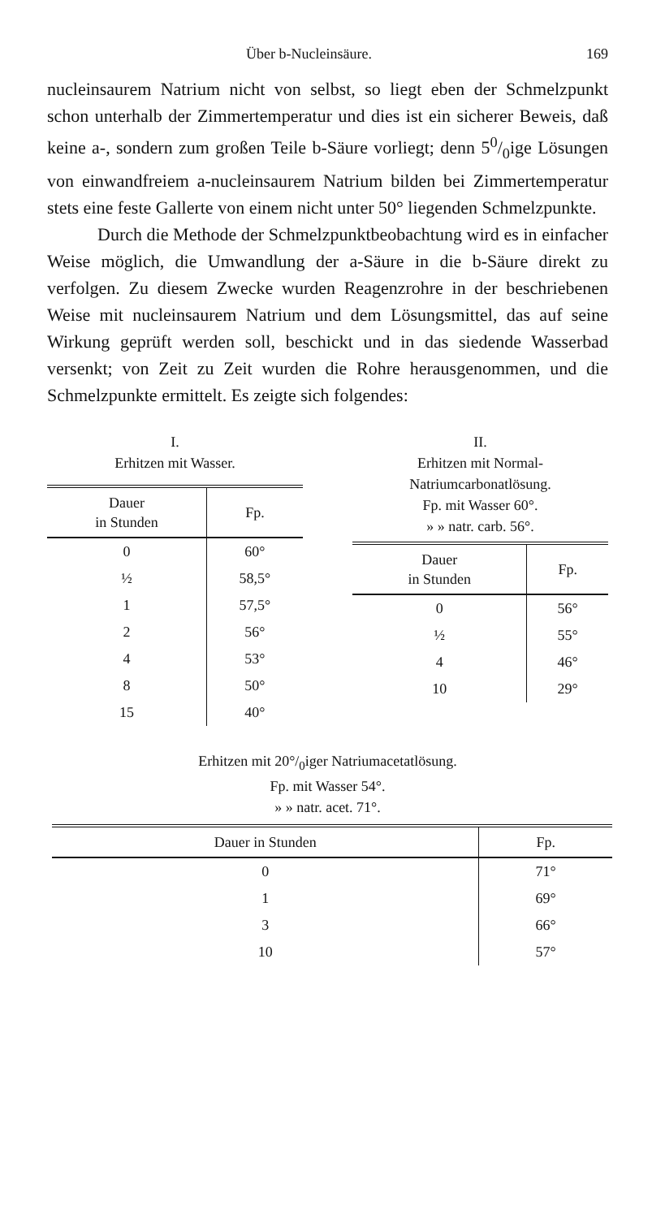Über b-Nucleinsäure. 169
nucleinsaurem Natrium nicht von selbst, so liegt eben der Schmelzpunkt schon unterhalb der Zimmertemperatur und dies ist ein sicherer Beweis, daß keine a-, sondern zum großen Teile b-Säure vorliegt; denn 50/0ige Lösungen von einwandfreiem a-nucleinsaurem Natrium bilden bei Zimmertemperatur stets eine feste Gallerte von einem nicht unter 50° liegenden Schmelzpunkte.
Durch die Methode der Schmelzpunktbeobachtung wird es in einfacher Weise möglich, die Umwandlung der a-Säure in die b-Säure direkt zu verfolgen. Zu diesem Zwecke wurden Reagenzrohre in der beschriebenen Weise mit nucleinsaurem Natrium und dem Lösungsmittel, das auf seine Wirkung geprüft werden soll, beschickt und in das siedende Wasserbad versenkt; von Zeit zu Zeit wurden die Rohre herausgenommen, und die Schmelzpunkte ermittelt. Es zeigte sich folgendes:
I.
Erhitzen mit Wasser.
| Dauer in Stunden | Fp. |
| --- | --- |
| 0 | 60° |
| ½ | 58,5° |
| 1 | 57,5° |
| 2 | 56° |
| 4 | 53° |
| 8 | 50° |
| 15 | 40° |
II.
Erhitzen mit Normal-
Natriumcarbonatlösung.
Fp. mit Wasser 60°.
» » natr. carb. 56°.
| Dauer in Stunden | Fp. |
| --- | --- |
| 0 | 56° |
| ½ | 55° |
| 4 | 46° |
| 10 | 29° |
Erhitzen mit 20°/<sub>0</sub>iger Natriumacetatlösung.
Fp. mit Wasser 54°.
» » natr. acet. 71°.
| Dauer in Stunden | Fp. |
| --- | --- |
| 0 | 71° |
| 1 | 69° |
| 3 | 66° |
| 10 | 57° |